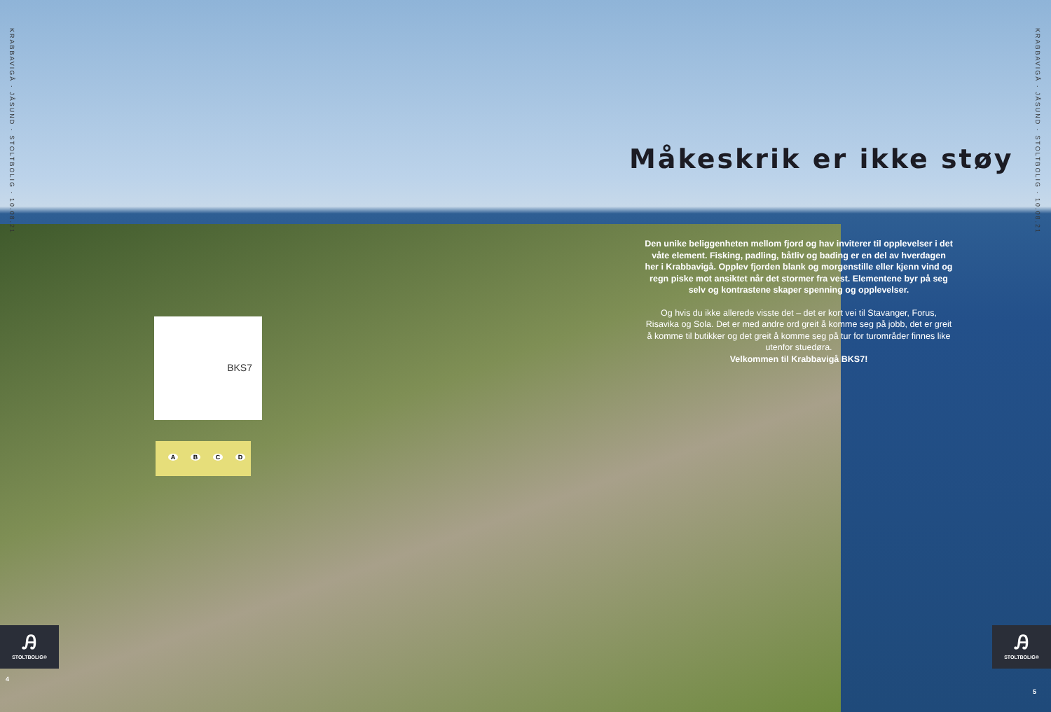KRABBAVIGÅ · JÅSUND · STOLTBOLIG · 10.08.21
KRABBAVIGÅ · JÅSUND · STOLTBOLIG · 10.08.21
Måkeskrik er ikke støy
Den unike beliggenheten mellom fjord og hav inviterer til opplevelser i det våte element. Fisking, padling, båtliv og bading er en del av hverdagen her i Krabbavigå. Opplev fjorden blank og morgenstille eller kjenn vind og regn piske mot ansiktet når det stormer fra vest. Elementene byr på seg selv og kontrastene skaper spenning og opplevelser.
Og hvis du ikke allerede visste det – det er kort vei til Stavanger, Forus, Risavika og Sola. Det er med andre ord greit å komme seg på jobb, det er greit å komme til butikker og det greit å komme seg på tur for turområder finnes like utenfor stuedøra.
Velkommen til Krabbavigå BKS7!
BKS7
ABCD
Ꭿ
STOLTBOLIG®
Ꭿ
STOLTBOLIG®
4
5